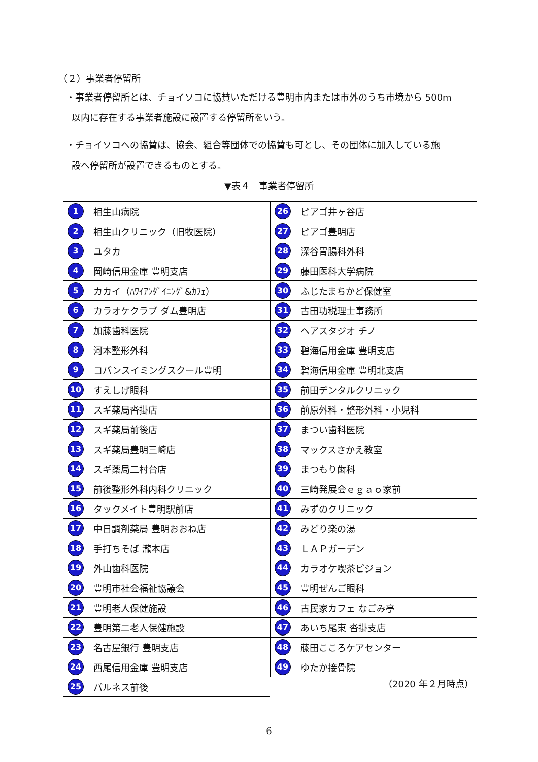（２）事業者停留所
・事業者停留所とは、チョイソコに協賛いただける豊明市内または市外のうち市境から 500m
以内に存在する事業者施設に設置する停留所をいう。
・チョイソコへの協賛は、協会、組合等団体での協賛も可とし、その団体に加入している施
設へ停留所が設置できるものとする。
▼表４　事業者停留所
| 1 | 相生山病院 |
| 2 | 相生山クリニック（旧牧医院） |
| 3 | ユタカ |
| 4 | 岡崎信用金庫 豊明支店 |
| 5 | カカイ（ﾊﾜｲｱﾝﾀﾞｲﾆﾝｸﾞ&ｶﾌｪ） |
| 6 | カラオケクラブ ダム豊明店 |
| 7 | 加藤歯科医院 |
| 8 | 河本整形外科 |
| 9 | コパンスイミングスクール豊明 |
| 10 | すえしげ眼科 |
| 11 | スギ薬局沓掛店 |
| 12 | スギ薬局前後店 |
| 13 | スギ薬局豊明三崎店 |
| 14 | スギ薬局二村台店 |
| 15 | 前後整形外科内科クリニック |
| 16 | タックメイト豊明駅前店 |
| 17 | 中日調剤薬局 豊明おおね店 |
| 18 | 手打ちそば 瀧本店 |
| 19 | 外山歯科医院 |
| 20 | 豊明市社会福祉協議会 |
| 21 | 豊明老人保健施設 |
| 22 | 豊明第二老人保健施設 |
| 23 | 名古屋銀行 豊明支店 |
| 24 | 西尾信用金庫 豊明支店 |
| 25 | パルネス前後 |
| 26 | ピアゴ井ヶ谷店 |
| 27 | ピアゴ豊明店 |
| 28 | 深谷胃腸科外科 |
| 29 | 藤田医科大学病院 |
| 30 | ふじたまちかど保健室 |
| 31 | 古田功税理士事務所 |
| 32 | ヘアスタジオ チノ |
| 33 | 碧海信用金庫 豊明支店 |
| 34 | 碧海信用金庫 豊明北支店 |
| 35 | 前田デンタルクリニック |
| 36 | 前原外科・整形外科・小児科 |
| 37 | まつい歯科医院 |
| 38 | マックスさかえ教室 |
| 39 | まつもり歯科 |
| 40 | 三崎発展会ｅｇａｏ家前 |
| 41 | みずのクリニック |
| 42 | みどり楽の湯 |
| 43 | ＬＡＰガーデン |
| 44 | カラオケ喫茶ピジョン |
| 45 | 豊明ぜんご眼科 |
| 46 | 古民家カフェ なごみ亭 |
| 47 | あいち尾東 沓掛支店 |
| 48 | 藤田こころケアセンター |
| 49 | ゆたか接骨院 |
（2020 年２月時点）
6